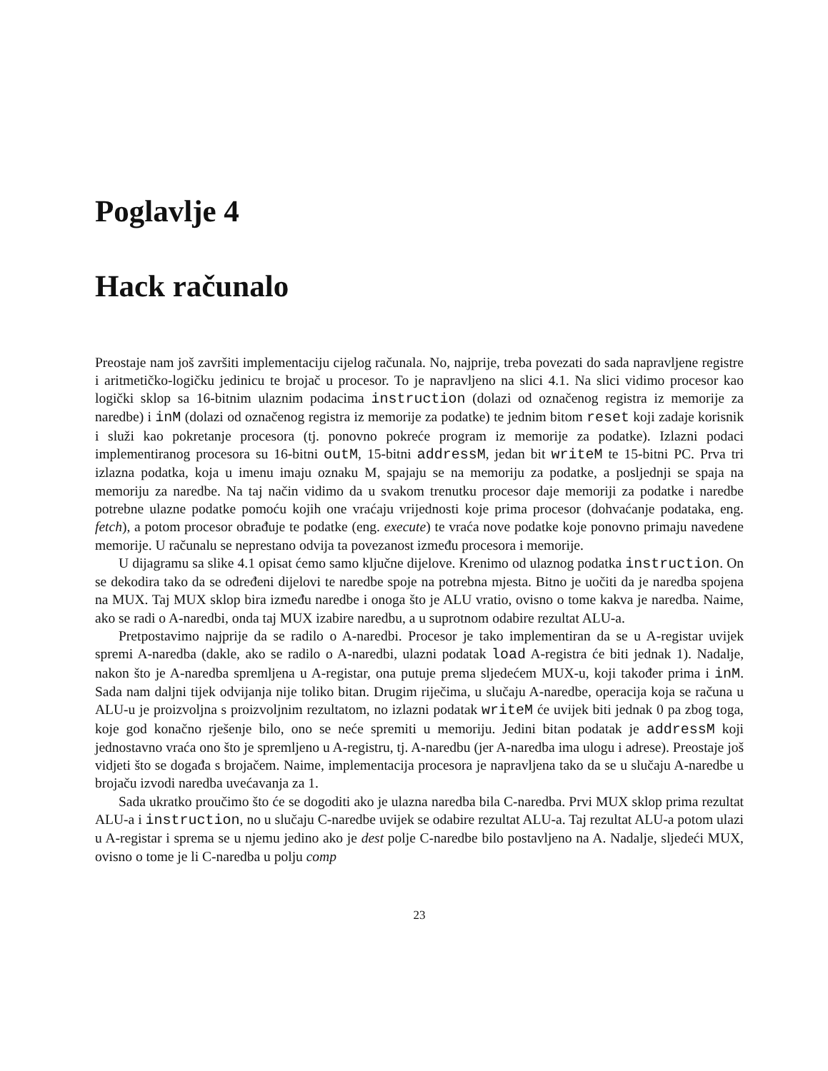Poglavlje 4
Hack računalo
Preostaje nam još završiti implementaciju cijelog računala. No, najprije, treba povezati do sada napravljene registre i aritmetičko-logičku jedinicu te brojač u procesor. To je napravljeno na slici 4.1. Na slici vidimo procesor kao logički sklop sa 16-bitnim ulaznim podacima instruction (dolazi od označenog registra iz memorije za naredbe) i inM (dolazi od označenog registra iz memorije za podatke) te jednim bitom reset koji zadaje korisnik i služi kao pokretanje procesora (tj. ponovno pokreće program iz memorije za podatke). Izlazni podaci implementiranog procesora su 16-bitni outM, 15-bitni addressM, jedan bit writeM te 15-bitni PC. Prva tri izlazna podatka, koja u imenu imaju oznaku M, spajaju se na memoriju za podatke, a posljednji se spaja na memoriju za naredbe. Na taj način vidimo da u svakom trenutku procesor daje memoriji za podatke i naredbe potrebne ulazne podatke pomoću kojih one vraćaju vrijednosti koje prima procesor (dohvaćanje podataka, eng. fetch), a potom procesor obrađuje te podatke (eng. execute) te vraća nove podatke koje ponovno primaju navedene memorije. U računalu se neprestano odvija ta povezanost između procesora i memorije.
U dijagramu sa slike 4.1 opisat ćemo samo ključne dijelove. Krenimo od ulaznog podatka instruction. On se dekodira tako da se određeni dijelovi te naredbe spoje na potrebna mjesta. Bitno je uočiti da je naredba spojena na MUX. Taj MUX sklop bira između naredbe i onoga što je ALU vratio, ovisno o tome kakva je naredba. Naime, ako se radi o A-naredbi, onda taj MUX izabire naredbu, a u suprotnom odabire rezultat ALU-a.
Pretpostavimo najprije da se radilo o A-naredbi. Procesor je tako implementiran da se u A-registar uvijek spremi A-naredba (dakle, ako se radilo o A-naredbi, ulazni podatak load A-registra će biti jednak 1). Nadalje, nakon što je A-naredba spremljena u A-registar, ona putuje prema sljedećem MUX-u, koji također prima i inM. Sada nam daljni tijek odvijanja nije toliko bitan. Drugim riječima, u slučaju A-naredbe, operacija koja se računa u ALU-u je proizvoljna s proizvoljnim rezultatom, no izlazni podatak writeM će uvijek biti jednak 0 pa zbog toga, koje god konačno rješenje bilo, ono se neće spremiti u memoriju. Jedini bitan podatak je addressM koji jednostavno vraća ono što je spremljeno u A-registru, tj. A-naredbu (jer A-naredba ima ulogu i adrese). Preostaje još vidjeti što se događa s brojačem. Naime, implementacija procesora je napravljena tako da se u slučaju A-naredbe u brojaču izvodi naredba uvećavanja za 1.
Sada ukratko proučimo što će se dogoditi ako je ulazna naredba bila C-naredba. Prvi MUX sklop prima rezultat ALU-a i instruction, no u slučaju C-naredbe uvijek se odabire rezultat ALU-a. Taj rezultat ALU-a potom ulazi u A-registar i sprema se u njemu jedino ako je dest polje C-naredbe bilo postavljeno na A. Nadalje, sljedeći MUX, ovisno o tome je li C-naredba u polju comp
23